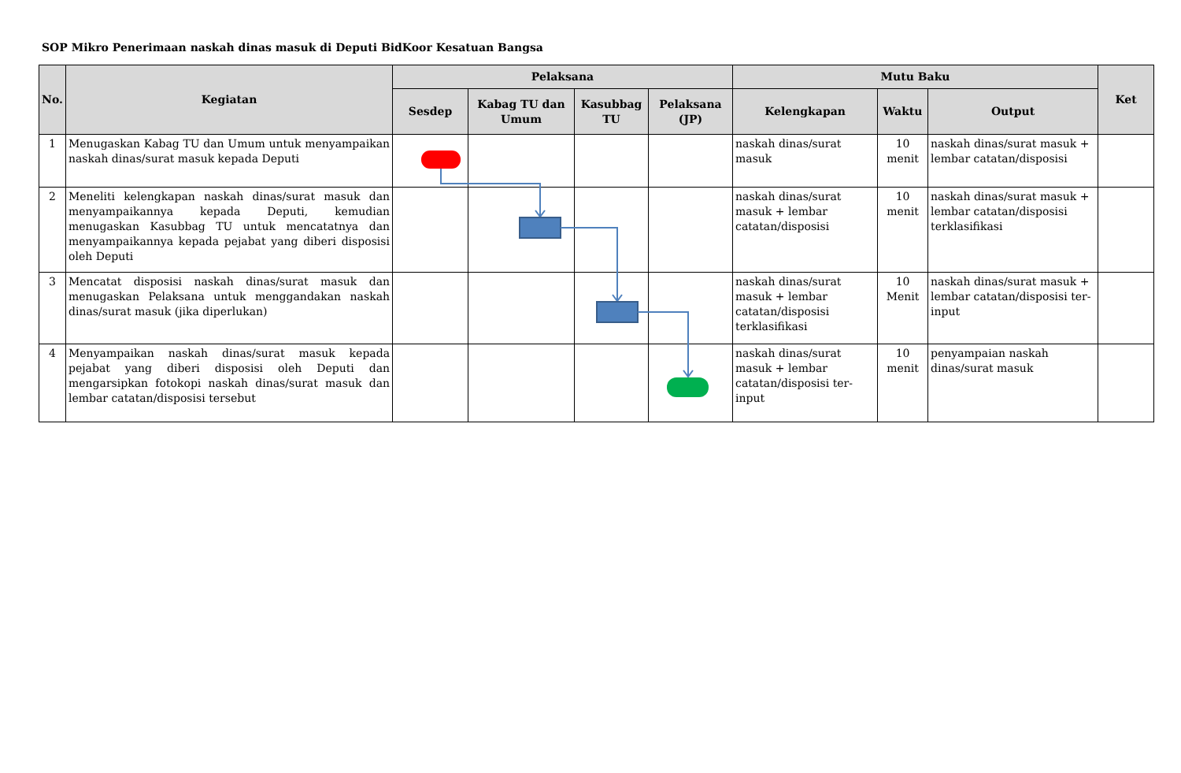SOP Mikro Penerimaan naskah dinas masuk di Deputi BidKoor Kesatuan Bangsa
| No. | Kegiatan | Pelaksana | | | | Mutu Baku | | | Ket |
| --- | --- | --- | --- | --- | --- | --- | --- | --- | --- |
| | | Sesdep | Kabag TU dan Umum | Kasubbag TU | Pelaksana (JP) | Kelengkapan | Waktu | Output | |
| 1 | Menugaskan Kabag TU dan Umum untuk menyampaikan naskah dinas/surat masuk kepada Deputi | | | | | naskah dinas/surat masuk | 10 menit | naskah dinas/surat masuk + lembar catatan/disposisi | |
| 2 | Meneliti kelengkapan naskah dinas/surat masuk dan menyampaikannya kepada Deputi, kemudian menugaskan Kasubbag TU untuk mencatatnya dan menyampaikannya kepada pejabat yang diberi disposisi oleh Deputi | | | | | naskah dinas/surat masuk + lembar catatan/disposisi | 10 menit | naskah dinas/surat masuk + lembar catatan/disposisi terklasifikasi | |
| 3 | Mencatat disposisi naskah dinas/surat masuk dan menugaskan Pelaksana untuk menggandakan naskah dinas/surat masuk (jika diperlukan) | | | | | naskah dinas/surat masuk + lembar catatan/disposisi terklasifikasi | 10 Menit | naskah dinas/surat masuk + lembar catatan/disposisi ter-input | |
| 4 | Menyampaikan naskah dinas/surat masuk kepada pejabat yang diberi disposisi oleh Deputi dan mengarsipkan fotokopi naskah dinas/surat masuk dan lembar catatan/disposisi tersebut | | | | | naskah dinas/surat masuk + lembar catatan/disposisi ter-input | 10 menit | penyampaian naskah dinas/surat masuk | |